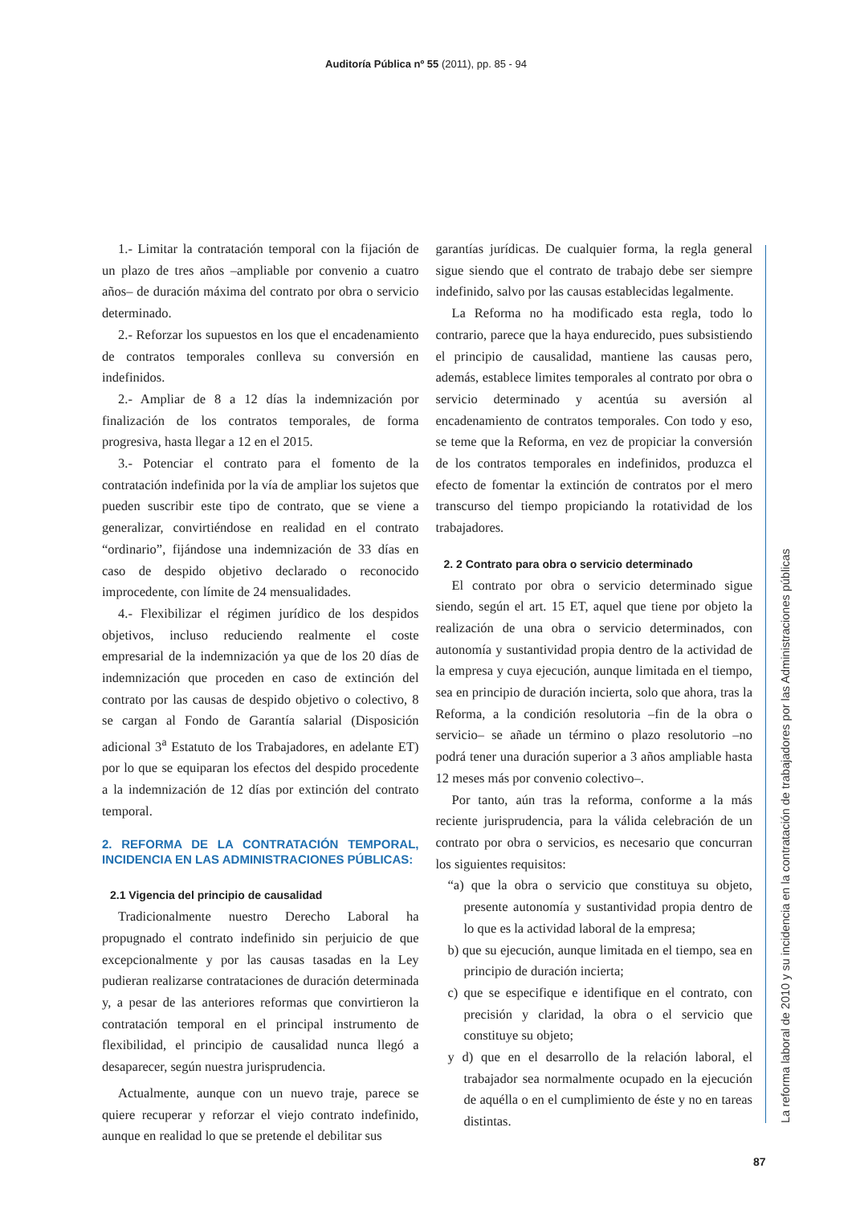Auditoría Pública nº 55 (2011), pp. 85 - 94
1.- Limitar la contratación temporal con la fijación de un plazo de tres años –ampliable por convenio a cuatro años– de duración máxima del contrato por obra o servicio determinado.
2.- Reforzar los supuestos en los que el encadenamiento de contratos temporales conlleva su conversión en indefinidos.
2.- Ampliar de 8 a 12 días la indemnización por finalización de los contratos temporales, de forma progresiva, hasta llegar a 12 en el 2015.
3.- Potenciar el contrato para el fomento de la contratación indefinida por la vía de ampliar los sujetos que pueden suscribir este tipo de contrato, que se viene a generalizar, convirtiéndose en realidad en el contrato “ordinario”, fijándose una indemnización de 33 días en caso de despido objetivo declarado o reconocido improcedente, con límite de 24 mensualidades.
4.- Flexibilizar el régimen jurídico de los despidos objetivos, incluso reduciendo realmente el coste empresarial de la indemnización ya que de los 20 días de indemnización que proceden en caso de extinción del contrato por las causas de despido objetivo o colectivo, 8 se cargan al Fondo de Garantía salarial (Disposición adicional 3<sup>a</sup> Estatuto de los Trabajadores, en adelante ET) por lo que se equiparan los efectos del despido procedente a la indemnización de 12 días por extinción del contrato temporal.
2. REFORMA DE LA CONTRATACIÓN TEMPORAL, INCIDENCIA EN LAS ADMINISTRACIONES PÚBLICAS:
2.1 Vigencia del principio de causalidad
Tradicionalmente nuestro Derecho Laboral ha propugnado el contrato indefinido sin perjuicio de que excepcionalmente y por las causas tasadas en la Ley pudieran realizarse contrataciones de duración determinada y, a pesar de las anteriores reformas que convirtieron la contratación temporal en el principal instrumento de flexibilidad, el principio de causalidad nunca llegó a desaparecer, según nuestra jurisprudencia.
Actualmente, aunque con un nuevo traje, parece se quiere recuperar y reforzar el viejo contrato indefinido, aunque en realidad lo que se pretende el debilitar sus
garantías jurídicas. De cualquier forma, la regla general sigue siendo que el contrato de trabajo debe ser siempre indefinido, salvo por las causas establecidas legalmente.
La Reforma no ha modificado esta regla, todo lo contrario, parece que la haya endurecido, pues subsistiendo el principio de causalidad, mantiene las causas pero, además, establece limites temporales al contrato por obra o servicio determinado y acentúa su aversión al encadenamiento de contratos temporales. Con todo y eso, se teme que la Reforma, en vez de propiciar la conversión de los contratos temporales en indefinidos, produzca el efecto de fomentar la extinción de contratos por el mero transcurso del tiempo propiciando la rotatividad de los trabajadores.
2. 2 Contrato para obra o servicio determinado
El contrato por obra o servicio determinado sigue siendo, según el art. 15 ET, aquel que tiene por objeto la realización de una obra o servicio determinados, con autonomía y sustantividad propia dentro de la actividad de la empresa y cuya ejecución, aunque limitada en el tiempo, sea en principio de duración incierta, solo que ahora, tras la Reforma, a la condición resolutoria –fin de la obra o servicio– se añade un término o plazo resolutorio –no podrá tener una duración superior a 3 años ampliable hasta 12 meses más por convenio colectivo–.
Por tanto, aún tras la reforma, conforme a la más reciente jurisprudencia, para la válida celebración de un contrato por obra o servicios, es necesario que concurran los siguientes requisitos:
“a) que la obra o servicio que constituya su objeto, presente autonomía y sustantividad propia dentro de lo que es la actividad laboral de la empresa;
b) que su ejecución, aunque limitada en el tiempo, sea en principio de duración incierta;
c) que se especifique e identifique en el contrato, con precisión y claridad, la obra o el servicio que constituye su objeto;
y d) que en el desarrollo de la relación laboral, el trabajador sea normalmente ocupado en la ejecución de aquélla o en el cumplimiento de éste y no en tareas distintas.
La reforma laboral de 2010 y su incidencia en la contratación de trabajadores por las Administraciones públicas
87